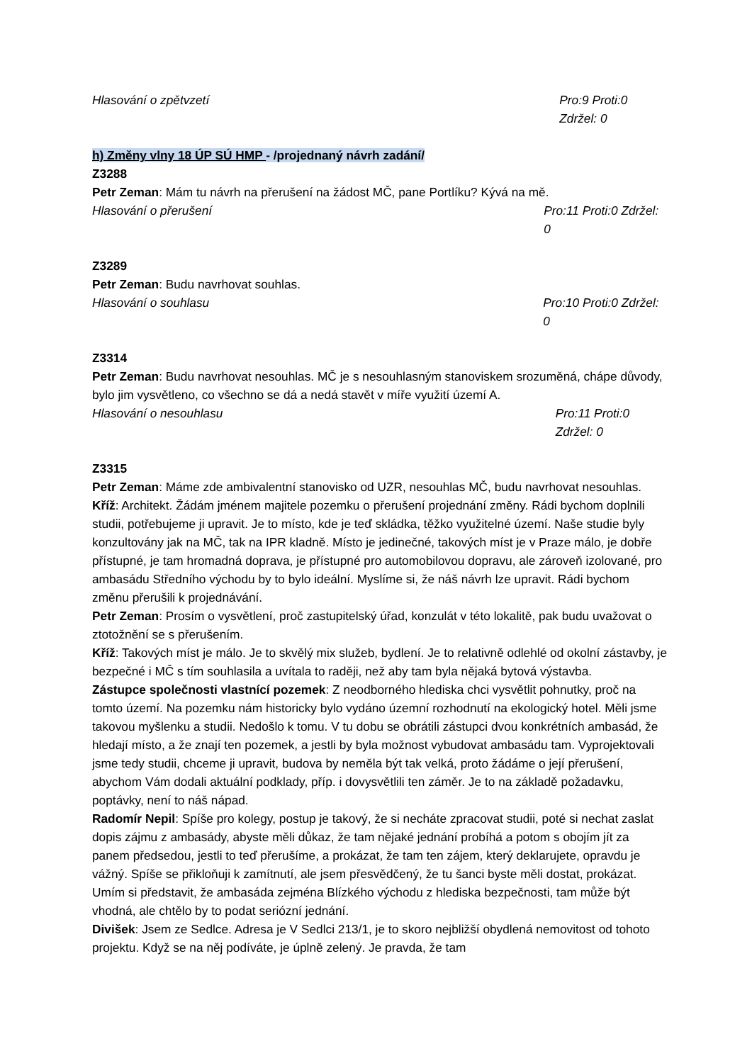Hlasování o zpětvzetí Pro:9 Proti:0 Zdržel: 0
h) Změny vlny 18 ÚP SÚ HMP - /projednaný návrh zadání/
Z3288
Petr Zeman: Mám tu návrh na přerušení na žádost MČ, pane Portlíku? Kývá na mě.
Hlasování o přerušení Pro:11 Proti:0 Zdržel: 0
Z3289
Petr Zeman: Budu navrhovat souhlas.
Hlasování o souhlasu Pro:10 Proti:0 Zdržel: 0
Z3314
Petr Zeman: Budu navrhovat nesouhlas. MČ je s nesouhlasným stanoviskem srozuměná, chápe důvody, bylo jim vysvětleno, co všechno se dá a nedá stavět v míře využití území A.
Hlasování o nesouhlasu Pro:11 Proti:0 Zdržel: 0
Z3315
Petr Zeman: Máme zde ambivalentní stanovisko od UZR, nesouhlas MČ, budu navrhovat nesouhlas.
Kříž: Architekt. Žádám jménem majitele pozemku o přerušení projednání změny. Rádi bychom doplnili studii, potřebujeme ji upravit. Je to místo, kde je teď skládka, těžko využitelné území. Naše studie byly konzultovány jak na MČ, tak na IPR kladně. Místo je jedinečné, takových míst je v Praze málo, je dobře přístupné, je tam hromadná doprava, je přístupné pro automobilovou dopravu, ale zároveň izolované, pro ambasádu Středního východu by to bylo ideální. Myslíme si, že náš návrh lze upravit. Rádi bychom změnu přerušili k projednávání.
Petr Zeman: Prosím o vysvětlení, proč zastupitelský úřad, konzulát v této lokalitě, pak budu uvažovat o ztotožnění se s přerušením.
Kříž: Takových míst je málo. Je to skvělý mix služeb, bydlení. Je to relativně odlehlé od okolní zástavby, je bezpečné i MČ s tím souhlasila a uvítala to raději, než aby tam byla nějaká bytová výstavba.
Zástupce společnosti vlastnící pozemek: Z neodborného hlediska chci vysvětlit pohnutky, proč na tomto území. Na pozemku nám historicky bylo vydáno územní rozhodnutí na ekologický hotel. Měli jsme takovou myšlenku a studii. Nedošlo k tomu. V tu dobu se obrátili zástupci dvou konkrétních ambasád, že hledají místo, a že znají ten pozemek, a jestli by byla možnost vybudovat ambasádu tam. Vyprojektovali jsme tedy studii, chceme ji upravit, budova by neměla být tak velká, proto žádáme o její přerušení, abychom Vám dodali aktuální podklady, příp. i dovysvětlili ten záměr. Je to na základě požadavku, poptávky, není to náš nápad.
Radomír Nepil: Spíše pro kolegy, postup je takový, že si necháte zpracovat studii, poté si nechat zaslat dopis zájmu z ambasády, abyste měli důkaz, že tam nějaké jednání probíhá a potom s obojím jít za panem předsedou, jestli to teď přerušíme, a prokázat, že tam ten zájem, který deklarujete, opravdu je vážný. Spíše se přikloňuji k zamítnutí, ale jsem přesvědčený, že tu šanci byste měli dostat, prokázat. Umím si představit, že ambasáda zejména Blízkého východu z hlediska bezpečnosti, tam může být vhodná, ale chtělo by to podat seriózní jednání.
Divišek: Jsem ze Sedlce. Adresa je V Sedlci 213/1, je to skoro nejbližší obydlená nemovitost od tohoto projektu. Když se na něj podíváte, je úplně zelený. Je pravda, že tam